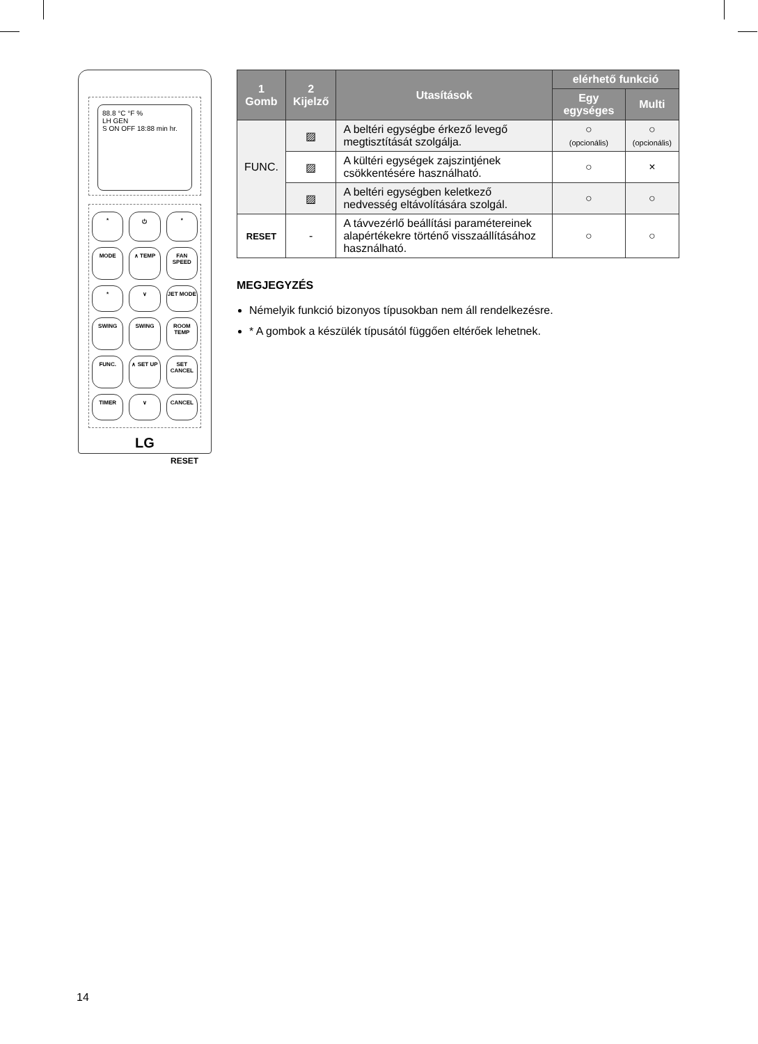88.8 °C °F %
LH GEN
S ON OFF 18:88 min hr.
* ⏻ * MODE ∧ TEMP FAN SPEED * ∨ JET MODE SWING SWING ROOM TEMP FUNC. ∧ SET UP SET CANCEL TIMER ∨ CANCEL
LG
RESET
| 1 Gomb | 2 Kijelző | Utasítások | elérhető funkció | |
| --- | --- | --- | --- | --- |
| | | | Egy egységes | Multi |
| FUNC. | ▨ | A beltéri egységbe érkező levegő megtisztítását szolgálja. | ○ (opcionális) | ○ (opcionális) |
| | ▨ | A kültéri egységek zajszintjének csökkentésére használható. | ○ | × |
| | ▨ | A beltéri egységben keletkező nedvesség eltávolítására szolgál. | ○ | ○ |
| RESET | - | A távvezérlő beállítási paramétereinek alapértékekre történő visszaállításához használható. | ○ | ○ |
MEGJEGYZÉS
Némelyik funkció bizonyos típusokban nem áll rendelkezésre.
* A gombok a készülék típusától függően eltérőek lehetnek.
14